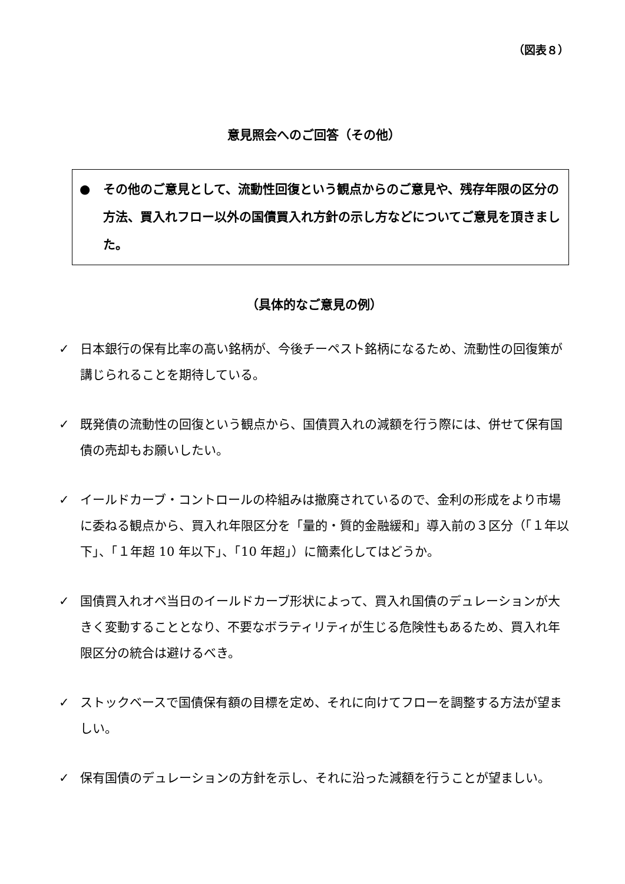（図表８）
意見照会へのご回答（その他）
● その他のご意見として、流動性回復という観点からのご意見や、残存年限の区分の方法、買入れフロー以外の国債買入れ方針の示し方などについてご意見を頂きました。
（具体的なご意見の例）
✓ 日本銀行の保有比率の高い銘柄が、今後チーペスト銘柄になるため、流動性の回復策が講じられることを期待している。
✓ 既発債の流動性の回復という観点から、国債買入れの減額を行う際には、併せて保有国債の売却もお願いしたい。
✓ イールドカーブ・コントロールの枠組みは撤廃されているので、金利の形成をより市場に委ねる観点から、買入れ年限区分を「量的・質的金融緩和」導入前の３区分（「１年以下」、「１年超 10 年以下」、「10 年超」）に簡素化してはどうか。
✓ 国債買入れオペ当日のイールドカーブ形状によって、買入れ国債のデュレーションが大きく変動することとなり、不要なボラティリティが生じる危険性もあるため、買入れ年限区分の統合は避けるべき。
✓ ストックベースで国債保有額の目標を定め、それに向けてフローを調整する方法が望ましい。
✓ 保有国債のデュレーションの方針を示し、それに沿った減額を行うことが望ましい。